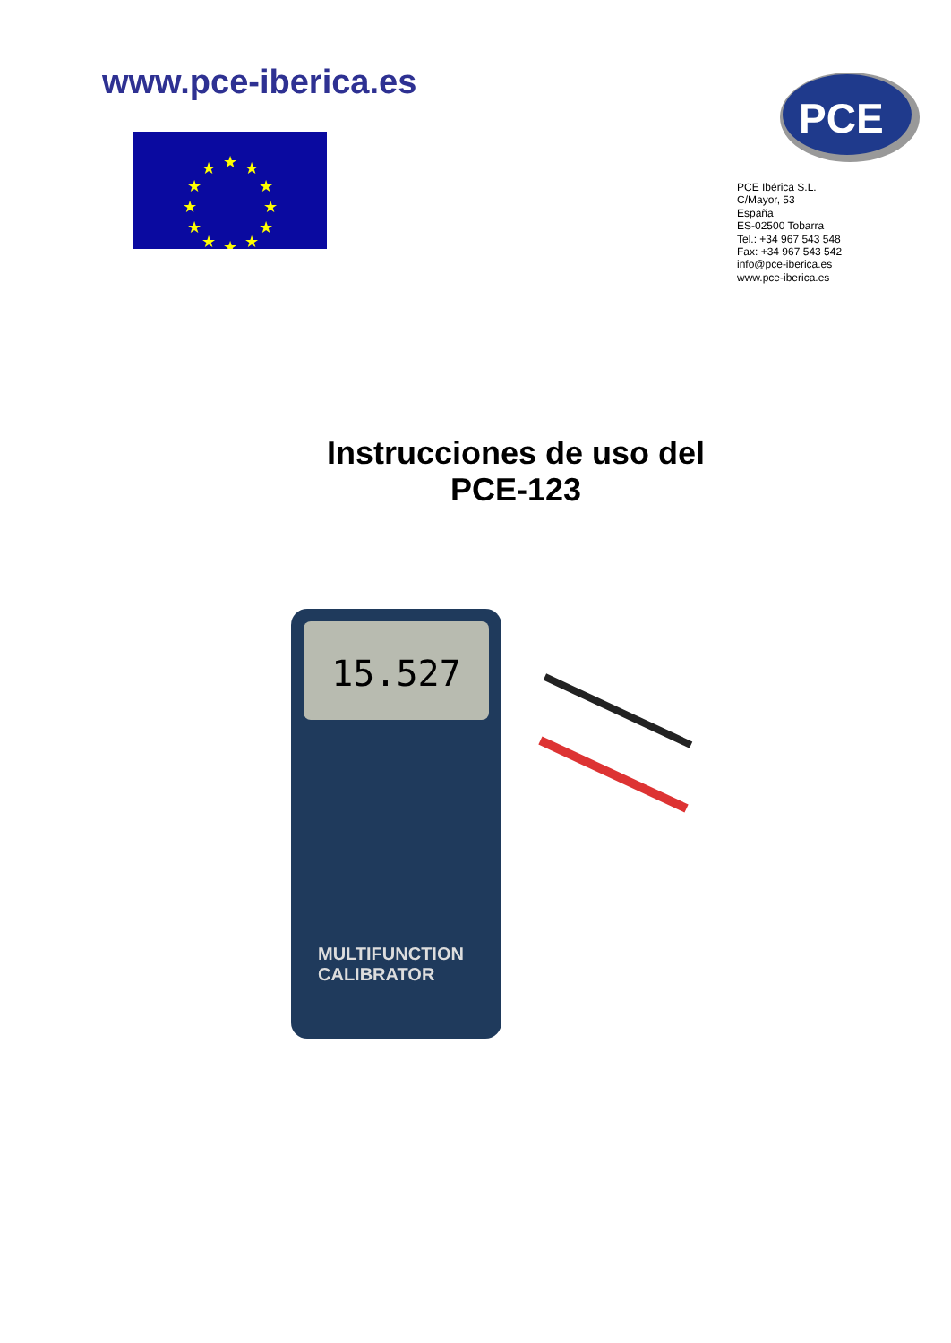www.pce-iberica.es
★
★
★
★
★
★
★
★
★
★
★
★
PCE
PCE Ibérica S.L.
C/Mayor, 53
España
ES-02500 Tobarra
Tel.: +34 967 543 548
Fax: +34 967 543 542
info@pce-iberica.es
www.pce-iberica.es
Instrucciones de uso del
PCE-123
15.527
MULTIFUNCTION
CALIBRATOR